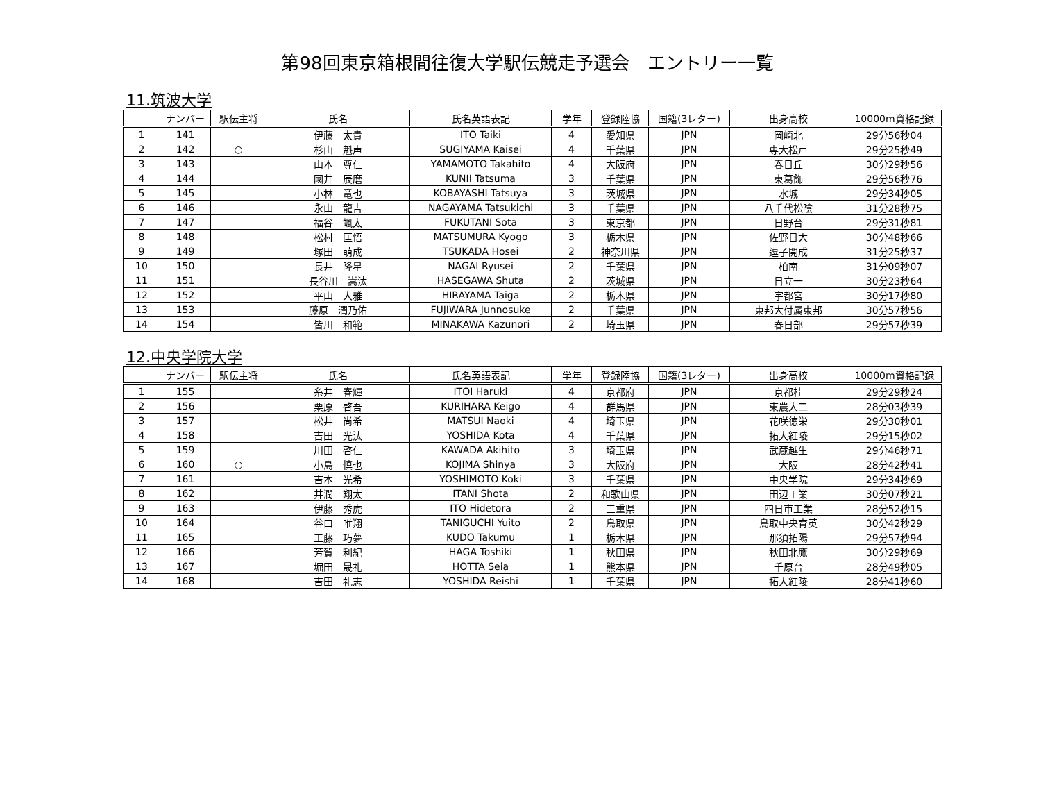第98回東京箱根間往復大学駅伝競走予選会　エントリー一覧
11.筑波大学
| | ナンバー | 駅伝主将 | 氏名 | 氏名英語表記 | 学年 | 登録陸協 | 国籍(3レター) | 出身高校 | 10000m資格記録 |
| --- | --- | --- | --- | --- | --- | --- | --- | --- | --- |
| 1 | 141 | | 伊藤 太貴 | ITO Taiki | 4 | 愛知県 | JPN | 岡崎北 | 29分56秒04 |
| 2 | 142 | ○ | 杉山 魁声 | SUGIYAMA Kaisei | 4 | 千葉県 | JPN | 専大松戸 | 29分25秒49 |
| 3 | 143 | | 山本 尊仁 | YAMAMOTO Takahito | 4 | 大阪府 | JPN | 春日丘 | 30分29秒56 |
| 4 | 144 | | 國井 辰磨 | KUNII Tatsuma | 3 | 千葉県 | JPN | 東葛飾 | 29分56秒76 |
| 5 | 145 | | 小林 竜也 | KOBAYASHI Tatsuya | 3 | 茨城県 | JPN | 水城 | 29分34秒05 |
| 6 | 146 | | 永山 龍吉 | NAGAYAMA Tatsukichi | 3 | 千葉県 | JPN | 八千代松陰 | 31分28秒75 |
| 7 | 147 | | 福谷 颯太 | FUKUTANI Sota | 3 | 東京都 | JPN | 日野台 | 29分31秒81 |
| 8 | 148 | | 松村 匡悟 | MATSUMURA Kyogo | 3 | 栃木県 | JPN | 佐野日大 | 30分48秒66 |
| 9 | 149 | | 塚田 萌成 | TSUKADA Hosei | 2 | 神奈川県 | JPN | 逗子開成 | 31分25秒37 |
| 10 | 150 | | 長井 隆星 | NAGAI Ryusei | 2 | 千葉県 | JPN | 柏南 | 31分09秒07 |
| 11 | 151 | | 長谷川 嵩汰 | HASEGAWA Shuta | 2 | 茨城県 | JPN | 日立一 | 30分23秒64 |
| 12 | 152 | | 平山 大雅 | HIRAYAMA Taiga | 2 | 栃木県 | JPN | 宇都宮 | 30分17秒80 |
| 13 | 153 | | 藤原 潤乃佑 | FUJIWARA Junnosuke | 2 | 千葉県 | JPN | 東邦大付属東邦 | 30分57秒56 |
| 14 | 154 | | 皆川 和範 | MINAKAWA Kazunori | 2 | 埼玉県 | JPN | 春日部 | 29分57秒39 |
12.中央学院大学
| | ナンバー | 駅伝主将 | 氏名 | 氏名英語表記 | 学年 | 登録陸協 | 国籍(3レター) | 出身高校 | 10000m資格記録 |
| --- | --- | --- | --- | --- | --- | --- | --- | --- | --- |
| 1 | 155 | | 糸井 春輝 | ITOI Haruki | 4 | 京都府 | JPN | 京都桂 | 29分29秒24 |
| 2 | 156 | | 栗原 啓吾 | KURIHARA Keigo | 4 | 群馬県 | JPN | 東農大二 | 28分03秒39 |
| 3 | 157 | | 松井 尚希 | MATSUI Naoki | 4 | 埼玉県 | JPN | 花咲徳栄 | 29分30秒01 |
| 4 | 158 | | 吉田 光汰 | YOSHIDA Kota | 4 | 千葉県 | JPN | 拓大紅陵 | 29分15秒02 |
| 5 | 159 | | 川田 啓仁 | KAWADA Akihito | 3 | 埼玉県 | JPN | 武蔵越生 | 29分46秒71 |
| 6 | 160 | ○ | 小島 慎也 | KOJIMA Shinya | 3 | 大阪府 | JPN | 大阪 | 28分42秒41 |
| 7 | 161 | | 吉本 光希 | YOSHIMOTO Koki | 3 | 千葉県 | JPN | 中央学院 | 29分34秒69 |
| 8 | 162 | | 井潤 翔太 | ITANI Shota | 2 | 和歌山県 | JPN | 田辺工業 | 30分07秒21 |
| 9 | 163 | | 伊藤 秀虎 | ITO Hidetora | 2 | 三重県 | JPN | 四日市工業 | 28分52秒15 |
| 10 | 164 | | 谷口 唯翔 | TANIGUCHI Yuito | 2 | 鳥取県 | JPN | 鳥取中央育英 | 30分42秒29 |
| 11 | 165 | | 工藤 巧夢 | KUDO Takumu | 1 | 栃木県 | JPN | 那須拓陽 | 29分57秒94 |
| 12 | 166 | | 芳賀 利紀 | HAGA Toshiki | 1 | 秋田県 | JPN | 秋田北鷹 | 30分29秒69 |
| 13 | 167 | | 堀田 晟礼 | HOTTA Seia | 1 | 熊本県 | JPN | 千原台 | 28分49秒05 |
| 14 | 168 | | 吉田 礼志 | YOSHIDA Reishi | 1 | 千葉県 | JPN | 拓大紅陵 | 28分41秒60 |